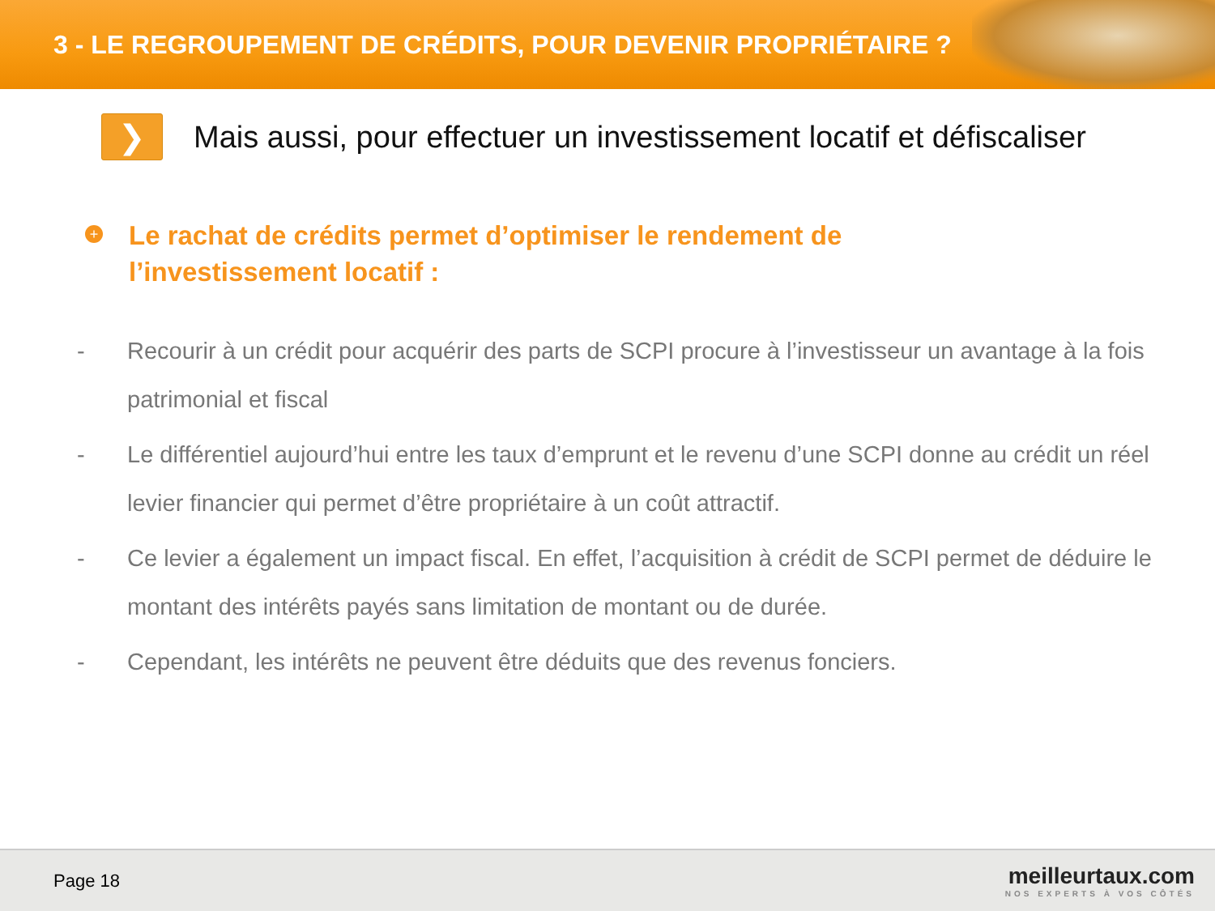3 - LE REGROUPEMENT DE CRÉDITS, POUR DEVENIR PROPRIÉTAIRE ?
❯
Mais aussi, pour effectuer un investissement locatif et défiscaliser
+
Le rachat de crédits permet d’optimiser le rendement de l’investissement locatif :
- Recourir à un crédit pour acquérir des parts de SCPI procure à l’investisseur un avantage à la fois patrimonial et fiscal
- Le différentiel aujourd’hui entre les taux d’emprunt et le revenu d’une SCPI donne au crédit un réel levier financier qui permet d’être propriétaire à un coût attractif.
- Ce levier a également un impact fiscal. En effet, l’acquisition à crédit de SCPI permet de déduire le montant des intérêts payés sans limitation de montant ou de durée.
- Cependant, les intérêts ne peuvent être déduits que des revenus fonciers.
Page 18
meilleurtaux.com
NOS EXPERTS À VOS CÔTÉS